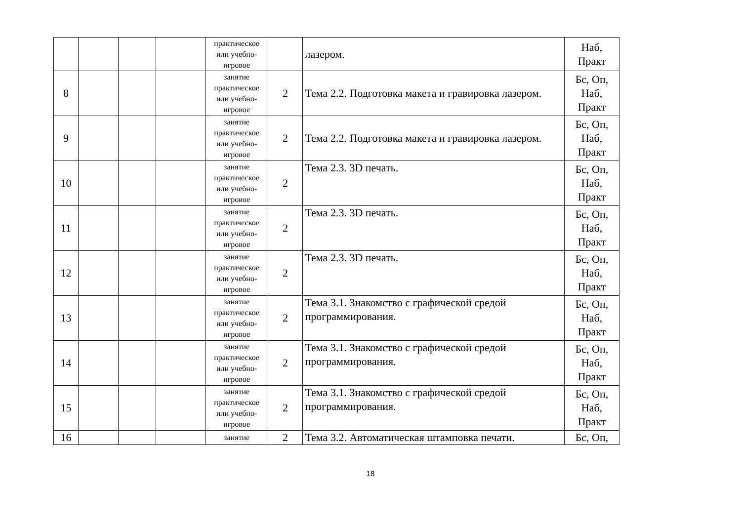| | | | | практическое или учебно-игровое | | лазером. | Наб, Практ |
| 8 | | | | занятие практическое или учебно-игровое | 2 | Тема 2.2. Подготовка макета и гравировка лазером. | Бс, Оп, Наб, Практ |
| 9 | | | | занятие практическое или учебно-игровое | 2 | Тема 2.2. Подготовка макета и гравировка лазером. | Бс, Оп, Наб, Практ |
| 10 | | | | занятие практическое или учебно-игровое | 2 | Тема 2.3. 3D печать. | Бс, Оп, Наб, Практ |
| 11 | | | | занятие практическое или учебно-игровое | 2 | Тема 2.3. 3D печать. | Бс, Оп, Наб, Практ |
| 12 | | | | занятие практическое или учебно-игровое | 2 | Тема 2.3. 3D печать. | Бс, Оп, Наб, Практ |
| 13 | | | | занятие практическое или учебно-игровое | 2 | Тема 3.1. Знакомство с графической средой программирования. | Бс, Оп, Наб, Практ |
| 14 | | | | занятие практическое или учебно-игровое | 2 | Тема 3.1. Знакомство с графической средой программирования. | Бс, Оп, Наб, Практ |
| 15 | | | | занятие практическое или учебно-игровое | 2 | Тема 3.1. Знакомство с графической средой программирования. | Бс, Оп, Наб, Практ |
| 16 | | | | занятие | 2 | Тема 3.2. Автоматическая штамповка печати. | Бс, Оп, |
18